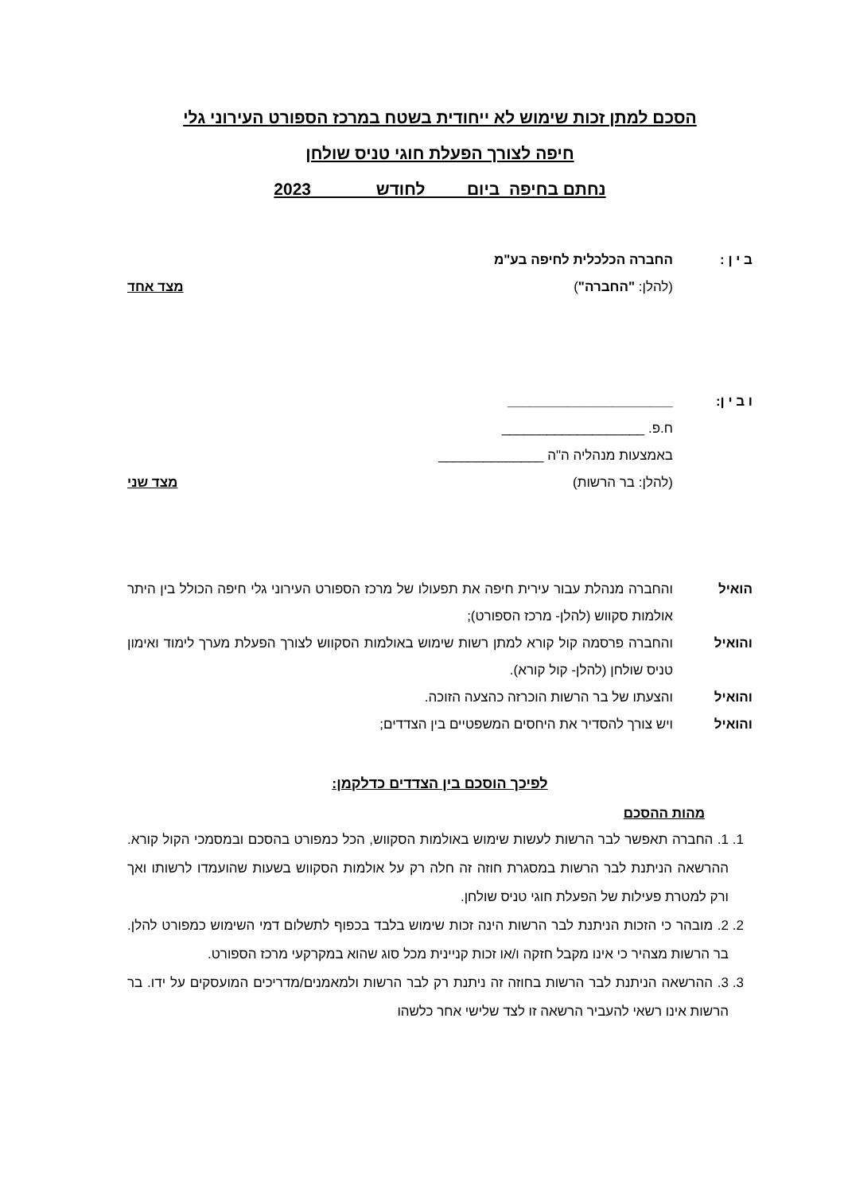הסכם למתן זכות שימוש לא ייחודית בשטח במרכז הספורט העירוני גלי
חיפה לצורך הפעלת חוגי טניס שולחן
נחתם בחיפה ביום לחודש 2023
ב י ן : החברה הכלכלית לחיפה בע"מ
(להלן: "החברה") מצד אחד
ו ב י ן: ______________________
ח.פ. ___________________
באמצעות מנהליה ה"ה ______________
(להלן: בר הרשות) מצד שני
הואיל
והחברה מנהלת עבור עירית חיפה את תפעולו של מרכז הספורט העירוני גלי חיפה הכולל בין היתר אולמות סקווש (להלן- מרכז הספורט);
והואיל
והחברה פרסמה קול קורא למתן רשות שימוש באולמות הסקווש לצורך הפעלת מערך לימוד ואימון טניס שולחן (להלן- קול קורא).
והואיל והצעתו של בר הרשות הוכרזה כהצעה הזוכה.
והואיל ויש צורך להסדיר את היחסים המשפטיים בין הצדדים;
לפיכך הוסכם בין הצדדים כדלקמן:
מהות ההסכם
1. 1. החברה תאפשר לבר הרשות לעשות שימוש באולמות הסקווש, הכל כמפורט בהסכם ובמסמכי הקול קורא. ההרשאה הניתנת לבר הרשות במסגרת חוזה זה חלה רק על אולמות הסקווש בשעות שהועמדו לרשותו ואך ורק למטרת פעילות של הפעלת חוגי טניס שולחן.
2. 2. מובהר כי הזכות הניתנת לבר הרשות הינה זכות שימוש בלבד בכפוף לתשלום דמי השימוש כמפורט להלן. בר הרשות מצהיר כי אינו מקבל חזקה ו/או זכות קניינית מכל סוג שהוא במקרקעי מרכז הספורט.
3. 3. ההרשאה הניתנת לבר הרשות בחוזה זה ניתנת רק לבר הרשות ולמאמנים/מדריכים המועסקים על ידו. בר הרשות אינו רשאי להעביר הרשאה זו לצד שלישי אחר כלשהו